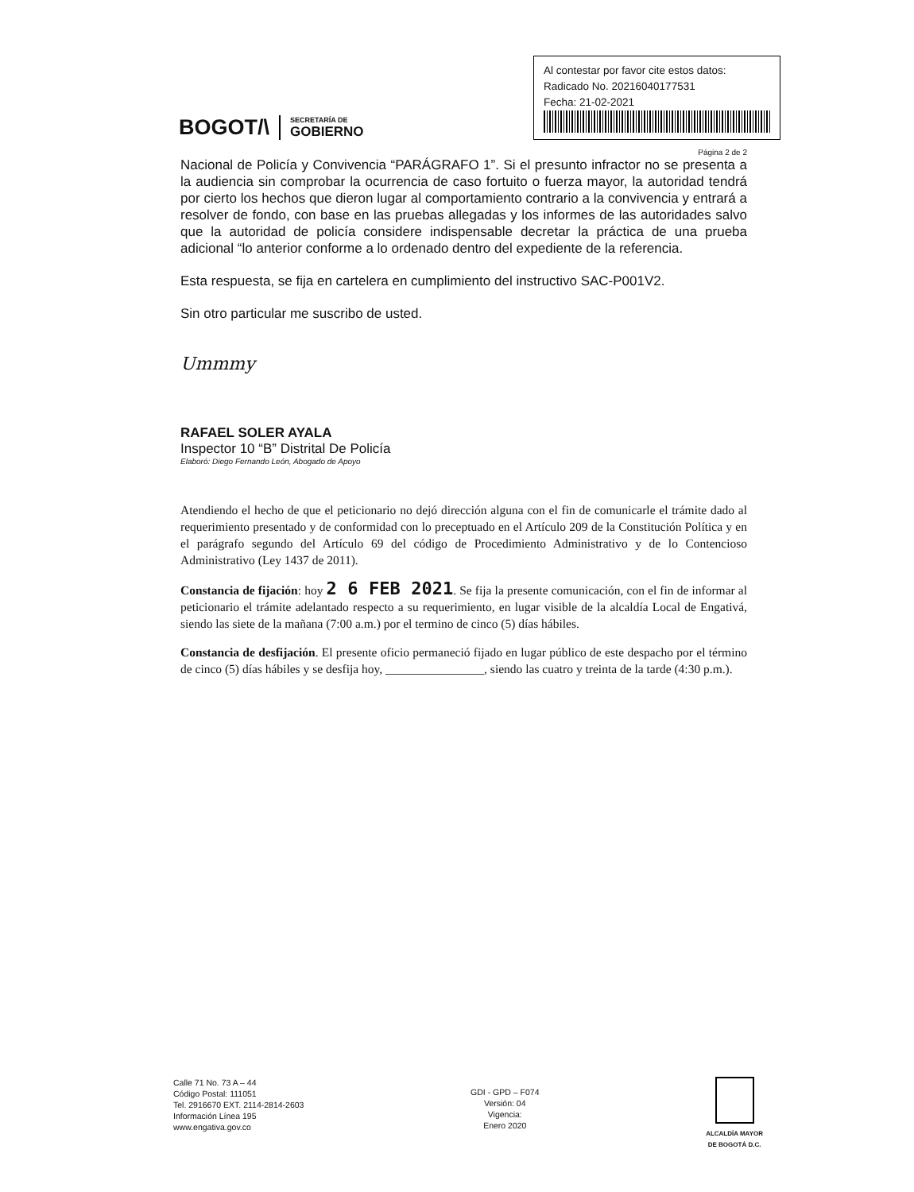BOGOT/\
SECRETARÍA DE
GOBIERNO
Al contestar por favor cite estos datos:
Radicado No. 20216040177531
Fecha: 21-02-2021
Página 2 de 2
Nacional de Policía y Convivencia “PARÁGRAFO 1”. Si el presunto infractor no se presenta a la audiencia sin comprobar la ocurrencia de caso fortuito o fuerza mayor, la autoridad tendrá por cierto los hechos que dieron lugar al comportamiento contrario a la convivencia y entrará a resolver de fondo, con base en las pruebas allegadas y los informes de las autoridades salvo que la autoridad de policía considere indispensable decretar la práctica de una prueba adicional “lo anterior conforme a lo ordenado dentro del expediente de la referencia.
Esta respuesta, se fija en cartelera en cumplimiento del instructivo SAC-P001V2.
Sin otro particular me suscribo de usted.
Ummmy
RAFAEL SOLER AYALA
Inspector 10 “B” Distrital De Policía
Elaboró: Diego Fernando León, Abogado de Apoyo
Atendiendo el hecho de que el peticionario no dejó dirección alguna con el fin de comunicarle el trámite dado al requerimiento presentado y de conformidad con lo preceptuado en el Artículo 209 de la Constitución Política y en el parágrafo segundo del Artículo 69 del código de Procedimiento Administrativo y de lo Contencioso Administrativo (Ley 1437 de 2011).
Constancia de fijación: hoy 2 6 FEB 2021. Se fija la presente comunicación, con el fin de informar al peticionario el trámite adelantado respecto a su requerimiento, en lugar visible de la alcaldía Local de Engativá, siendo las siete de la mañana (7:00 a.m.) por el termino de cinco (5) días hábiles.
Constancia de desfijación. El presente oficio permaneció fijado en lugar público de este despacho por el término de cinco (5) días hábiles y se desfija hoy, ________________, siendo las cuatro y treinta de la tarde (4:30 p.m.).
Calle 71 No. 73 A – 44
Código Postal: 111051
Tel. 2916670 EXT. 2114-2814-2603
Información Línea 195
www.engativa.gov.co
GDI - GPD – F074
Versión: 04
Vigencia:
Enero 2020
ALCALDÍA MAYOR
DE BOGOTÁ D.C.